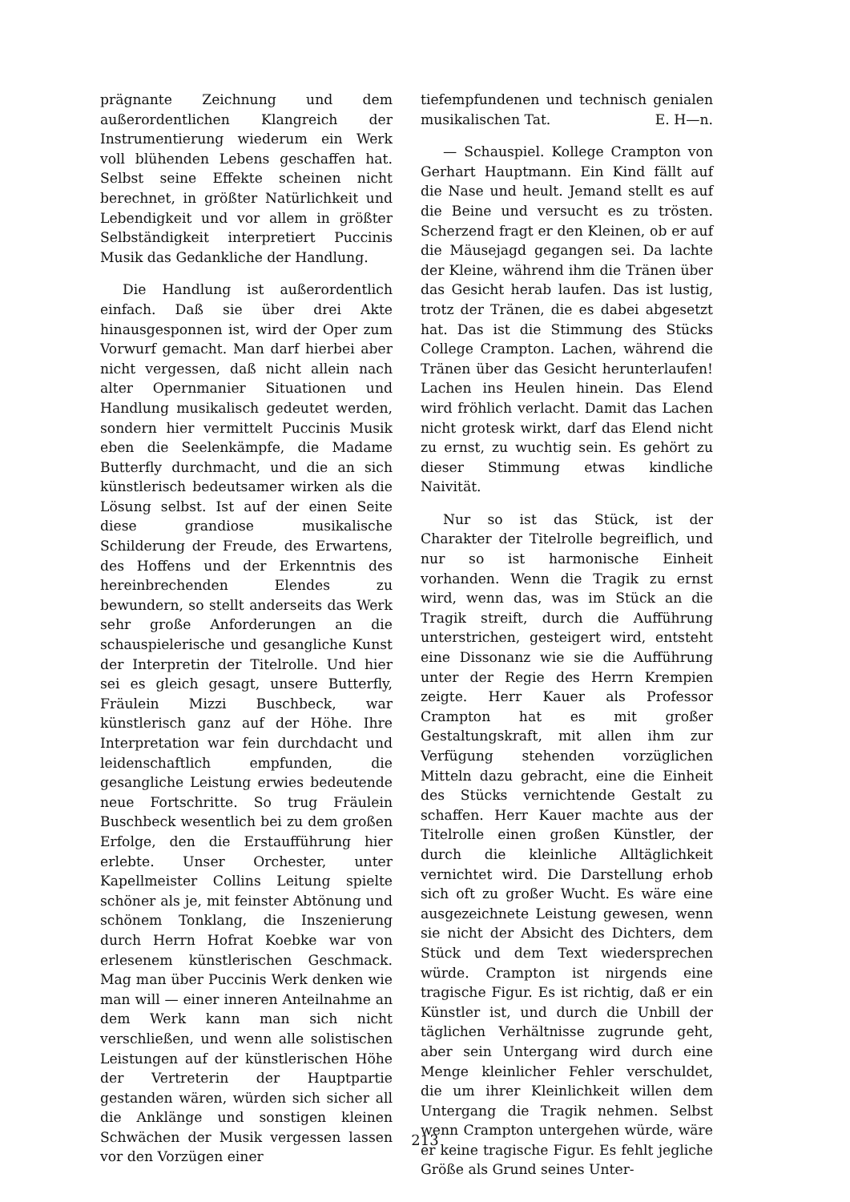prägnante Zeichnung und dem außerordentlichen Klangreich der Instrumentierung wiederum ein Werk voll blühenden Lebens geschaffen hat. Selbst seine Effekte scheinen nicht berechnet, in größter Natürlichkeit und Lebendigkeit und vor allem in größter Selbständigkeit interpretiert Puccinis Musik das Gedankliche der Handlung.
Die Handlung ist außerordentlich einfach. Daß sie über drei Akte hinausgesponnen ist, wird der Oper zum Vorwurf gemacht. Man darf hierbei aber nicht vergessen, daß nicht allein nach alter Opernmanier Situationen und Handlung musikalisch gedeutet werden, sondern hier vermittelt Puccinis Musik eben die Seelenkämpfe, die Madame Butterfly durchmacht, und die an sich künstlerisch bedeutsamer wirken als die Lösung selbst. Ist auf der einen Seite diese grandiose musikalische Schilderung der Freude, des Erwartens, des Hoffens und der Erkenntnis des hereinbrechenden Elendes zu bewundern, so stellt anderseits das Werk sehr große Anforderungen an die schauspielerische und gesangliche Kunst der Interpretin der Titelrolle. Und hier sei es gleich gesagt, unsere Butterfly, Fräulein Mizzi Buschbeck, war künstlerisch ganz auf der Höhe. Ihre Interpretation war fein durchdacht und leidenschaftlich empfunden, die gesangliche Leistung erwies bedeutende neue Fortschritte. So trug Fräulein Buschbeck wesentlich bei zu dem großen Erfolge, den die Erstaufführung hier erlebte. Unser Orchester, unter Kapellmeister Collins Leitung spielte schöner als je, mit feinster Abtönung und schönem Tonklang, die Inszenierung durch Herrn Hofrat Koebke war von erlesenem künstlerischen Geschmack. Mag man über Puccinis Werk denken wie man will — einer inneren Anteilnahme an dem Werk kann man sich nicht verschließen, und wenn alle solistischen Leistungen auf der künstlerischen Höhe der Vertreterin der Hauptpartie gestanden wären, würden sich sicher all die Anklänge und sonstigen kleinen Schwächen der Musik vergessen lassen vor den Vorzügen einer
tiefempfundenen und technisch genialen musikalischen Tat. E. H—n.
— Schauspiel. Kollege Crampton von Gerhart Hauptmann. Ein Kind fällt auf die Nase und heult. Jemand stellt es auf die Beine und versucht es zu trösten. Scherzend fragt er den Kleinen, ob er auf die Mäusejagd gegangen sei. Da lachte der Kleine, während ihm die Tränen über das Gesicht herab laufen. Das ist lustig, trotz der Tränen, die es dabei abgesetzt hat. Das ist die Stimmung des Stücks College Crampton. Lachen, während die Tränen über das Gesicht herunterlaufen! Lachen ins Heulen hinein. Das Elend wird fröhlich verlacht. Damit das Lachen nicht grotesk wirkt, darf das Elend nicht zu ernst, zu wuchtig sein. Es gehört zu dieser Stimmung etwas kindliche Naivität.
Nur so ist das Stück, ist der Charakter der Titelrolle begreiflich, und nur so ist harmonische Einheit vorhanden. Wenn die Tragik zu ernst wird, wenn das, was im Stück an die Tragik streift, durch die Aufführung unterstrichen, gesteigert wird, entsteht eine Dissonanz wie sie die Aufführung unter der Regie des Herrn Krempien zeigte. Herr Kauer als Professor Crampton hat es mit großer Gestaltungskraft, mit allen ihm zur Verfügung stehenden vorzüglichen Mitteln dazu gebracht, eine die Einheit des Stücks vernichtende Gestalt zu schaffen. Herr Kauer machte aus der Titelrolle einen großen Künstler, der durch die kleinliche Alltäglichkeit vernichtet wird. Die Darstellung erhob sich oft zu großer Wucht. Es wäre eine ausgezeichnete Leistung gewesen, wenn sie nicht der Absicht des Dichters, dem Stück und dem Text wiedersprechen würde. Crampton ist nirgends eine tragische Figur. Es ist richtig, daß er ein Künstler ist, und durch die Unbill der täglichen Verhältnisse zugrunde geht, aber sein Untergang wird durch eine Menge kleinlicher Fehler verschuldet, die um ihrer Kleinlichkeit willen dem Untergang die Tragik nehmen. Selbst wenn Crampton untergehen würde, wäre er keine tragische Figur. Es fehlt jegliche Größe als Grund seines Unter-
213